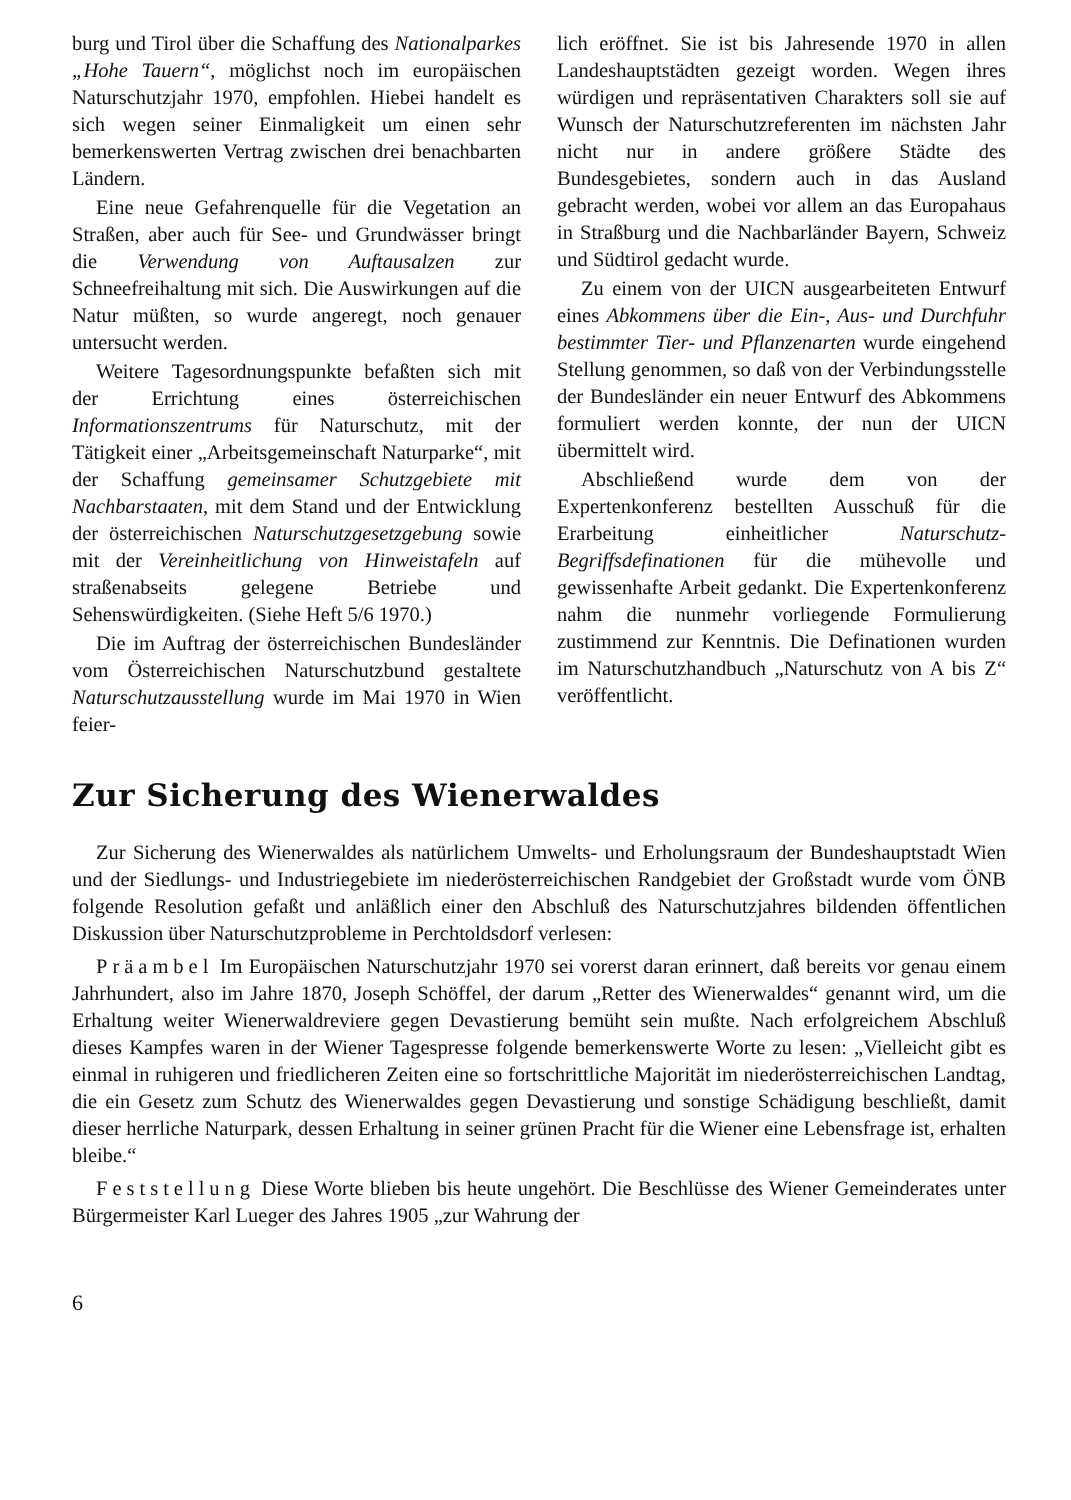burg und Tirol über die Schaffung des Nationalparkes „Hohe Tauern“, möglichst noch im europäischen Naturschutzjahr 1970, empfohlen. Hiebei handelt es sich wegen seiner Einmaligkeit um einen sehr bemerkenswerten Vertrag zwischen drei benachbarten Ländern.
Eine neue Gefahrenquelle für die Vegetation an Straßen, aber auch für See- und Grundwässer bringt die Verwendung von Auftausalzen zur Schneefreihaltung mit sich. Die Auswirkungen auf die Natur müßten, so wurde angeregt, noch genauer untersucht werden.
Weitere Tagesordnungspunkte befaßten sich mit der Errichtung eines österreichischen Informationszentrums für Naturschutz, mit der Tätigkeit einer „Arbeitsgemeinschaft Naturparke“, mit der Schaffung gemeinsamer Schutzgebiete mit Nachbarstaaten, mit dem Stand und der Entwicklung der österreichischen Naturschutzgesetzgebung sowie mit der Vereinheitlichung von Hinweistafeln auf straßenabseits gelegene Betriebe und Sehenswürdigkeiten. (Siehe Heft 5/6 1970.)
Die im Auftrag der österreichischen Bundesländer vom Österreichischen Naturschutzbund gestaltete Naturschutzausstellung wurde im Mai 1970 in Wien feier-
lich eröffnet. Sie ist bis Jahresende 1970 in allen Landeshauptstädten gezeigt worden. Wegen ihres würdigen und repräsentativen Charakters soll sie auf Wunsch der Naturschutzreferenten im nächsten Jahr nicht nur in andere größere Städte des Bundesgebietes, sondern auch in das Ausland gebracht werden, wobei vor allem an das Europahaus in Straßburg und die Nachbarländer Bayern, Schweiz und Südtirol gedacht wurde.
Zu einem von der UICN ausgearbeiteten Entwurf eines Abkommens über die Ein-, Aus- und Durchfuhr bestimmter Tier- und Pflanzenarten wurde eingehend Stellung genommen, so daß von der Verbindungsstelle der Bundesländer ein neuer Entwurf des Abkommens formuliert werden konnte, der nun der UICN übermittelt wird.
Abschließend wurde dem von der Expertenkonferenz bestellten Ausschuß für die Erarbeitung einheitlicher Naturschutz-Begriffsdefinationen für die mühevolle und gewissenhafte Arbeit gedankt. Die Expertenkonferenz nahm die nunmehr vorliegende Formulierung zustimmend zur Kenntnis. Die Definationen wurden im Naturschutzhandbuch „Naturschutz von A bis Z“ veröffentlicht.
Zur Sicherung des Wienerwaldes
Zur Sicherung des Wienerwaldes als natürlichem Umwelts- und Erholungsraum der Bundeshauptstadt Wien und der Siedlungs- und Industriegebiete im niederösterreichischen Randgebiet der Großstadt wurde vom ÖNB folgende Resolution gefaßt und anläßlich einer den Abschluß des Naturschutzjahres bildenden öffentlichen Diskussion über Naturschutzprobleme in Perchtoldsdorf verlesen:
Präambel Im Europäischen Naturschutzjahr 1970 sei vorerst daran erinnert, daß bereits vor genau einem Jahrhundert, also im Jahre 1870, Joseph Schöffel, der darum „Retter des Wienerwaldes“ genannt wird, um die Erhaltung weiter Wienerwaldreviere gegen Devastierung bemüht sein mußte. Nach erfolgreichem Abschluß dieses Kampfes waren in der Wiener Tagespresse folgende bemerkenswerte Worte zu lesen: „Vielleicht gibt es einmal in ruhigeren und friedlicheren Zeiten eine so fortschrittliche Majorität im niederösterreichischen Landtag, die ein Gesetz zum Schutz des Wienerwaldes gegen Devastierung und sonstige Schädigung beschließt, damit dieser herrliche Naturpark, dessen Erhaltung in seiner grünen Pracht für die Wiener eine Lebensfrage ist, erhalten bleibe.“
Feststellung Diese Worte blieben bis heute ungehört. Die Beschlüsse des Wiener Gemeinderates unter Bürgermeister Karl Lueger des Jahres 1905 „zur Wahrung der
6